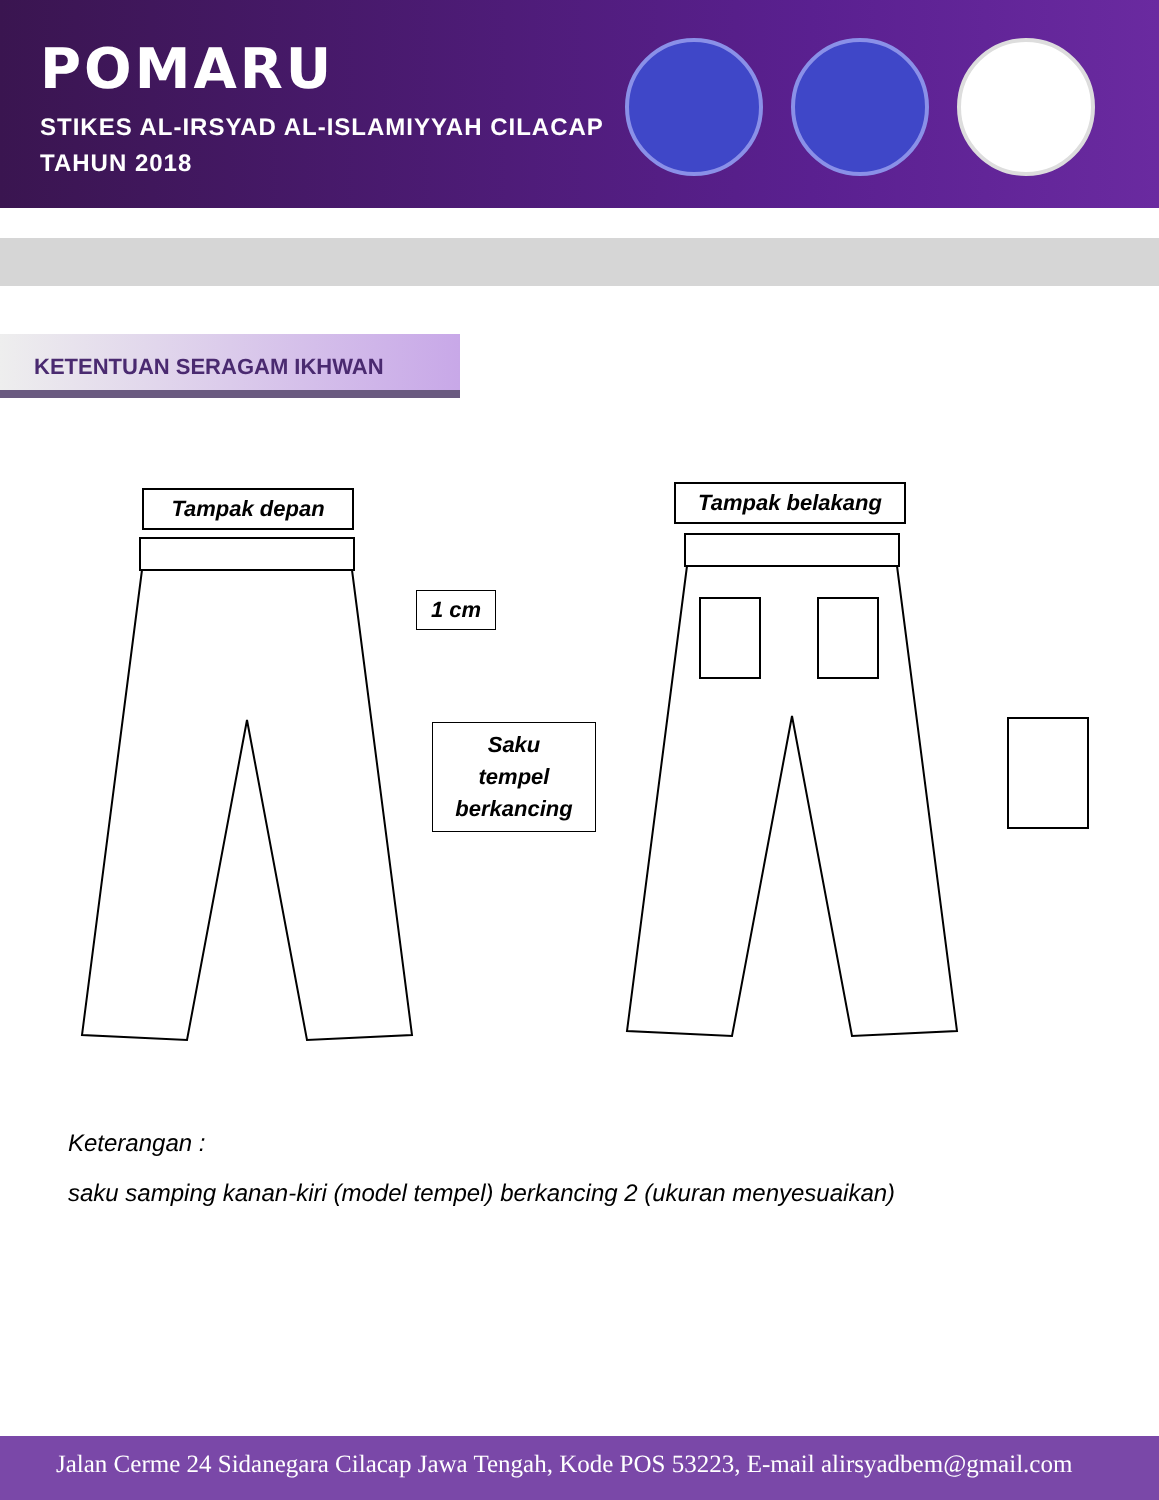POMARU
STIKES AL-IRSYAD AL-ISLAMIYYAH CILACAP
TAHUN 2018
KETENTUAN SERAGAM IKHWAN
Tampak depan Tampak belakang
1 cm
Saku
tempel
berkancing
Keterangan :
saku samping kanan-kiri (model tempel) berkancing 2 (ukuran menyesuaikan)
Jalan Cerme 24 Sidanegara Cilacap Jawa Tengah, Kode POS 53223, E-mail alirsyadbem@gmail.com